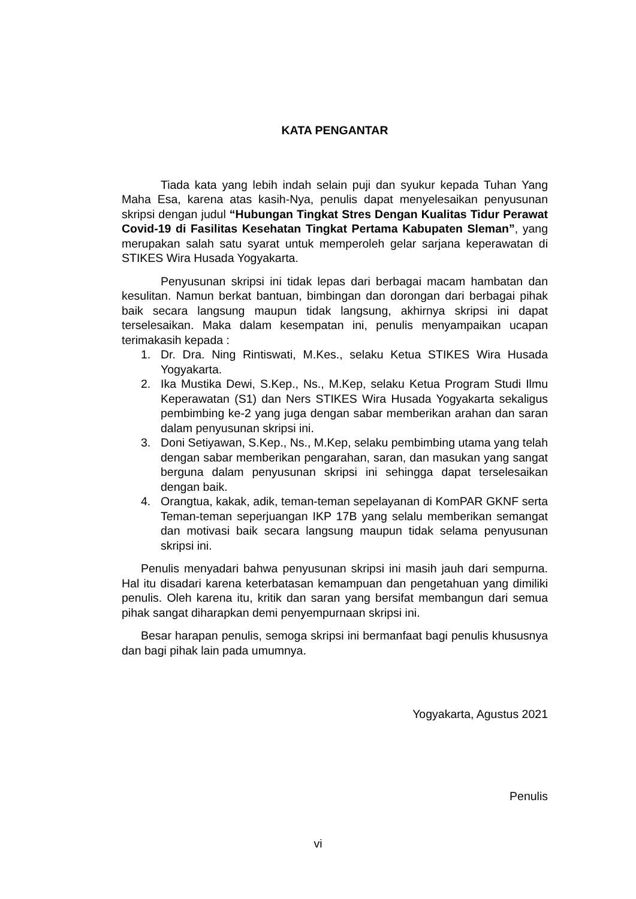KATA PENGANTAR
Tiada kata yang lebih indah selain puji dan syukur kepada Tuhan Yang Maha Esa, karena atas kasih-Nya, penulis dapat menyelesaikan penyusunan skripsi dengan judul “Hubungan Tingkat Stres Dengan Kualitas Tidur Perawat Covid-19 di Fasilitas Kesehatan Tingkat Pertama Kabupaten Sleman”, yang merupakan salah satu syarat untuk memperoleh gelar sarjana keperawatan di STIKES Wira Husada Yogyakarta.
Penyusunan skripsi ini tidak lepas dari berbagai macam hambatan dan kesulitan. Namun berkat bantuan, bimbingan dan dorongan dari berbagai pihak baik secara langsung maupun tidak langsung, akhirnya skripsi ini dapat terselesaikan. Maka dalam kesempatan ini, penulis menyampaikan ucapan terimakasih kepada :
1. Dr. Dra. Ning Rintiswati, M.Kes., selaku Ketua STIKES Wira Husada Yogyakarta.
2. Ika Mustika Dewi, S.Kep., Ns., M.Kep, selaku Ketua Program Studi Ilmu Keperawatan (S1) dan Ners STIKES Wira Husada Yogyakarta sekaligus pembimbing ke-2 yang juga dengan sabar memberikan arahan dan saran dalam penyusunan skripsi ini.
3. Doni Setiyawan, S.Kep., Ns., M.Kep, selaku pembimbing utama yang telah dengan sabar memberikan pengarahan, saran, dan masukan yang sangat berguna dalam penyusunan skripsi ini sehingga dapat terselesaikan dengan baik.
4. Orangtua, kakak, adik, teman-teman sepelayanan di KomPAR GKNF serta Teman-teman seperjuangan IKP 17B yang selalu memberikan semangat dan motivasi baik secara langsung maupun tidak selama penyusunan skripsi ini.
Penulis menyadari bahwa penyusunan skripsi ini masih jauh dari sempurna. Hal itu disadari karena keterbatasan kemampuan dan pengetahuan yang dimiliki penulis. Oleh karena itu, kritik dan saran yang bersifat membangun dari semua pihak sangat diharapkan demi penyempurnaan skripsi ini.
Besar harapan penulis, semoga skripsi ini bermanfaat bagi penulis khususnya dan bagi pihak lain pada umumnya.
Yogyakarta, Agustus 2021
Penulis
vi